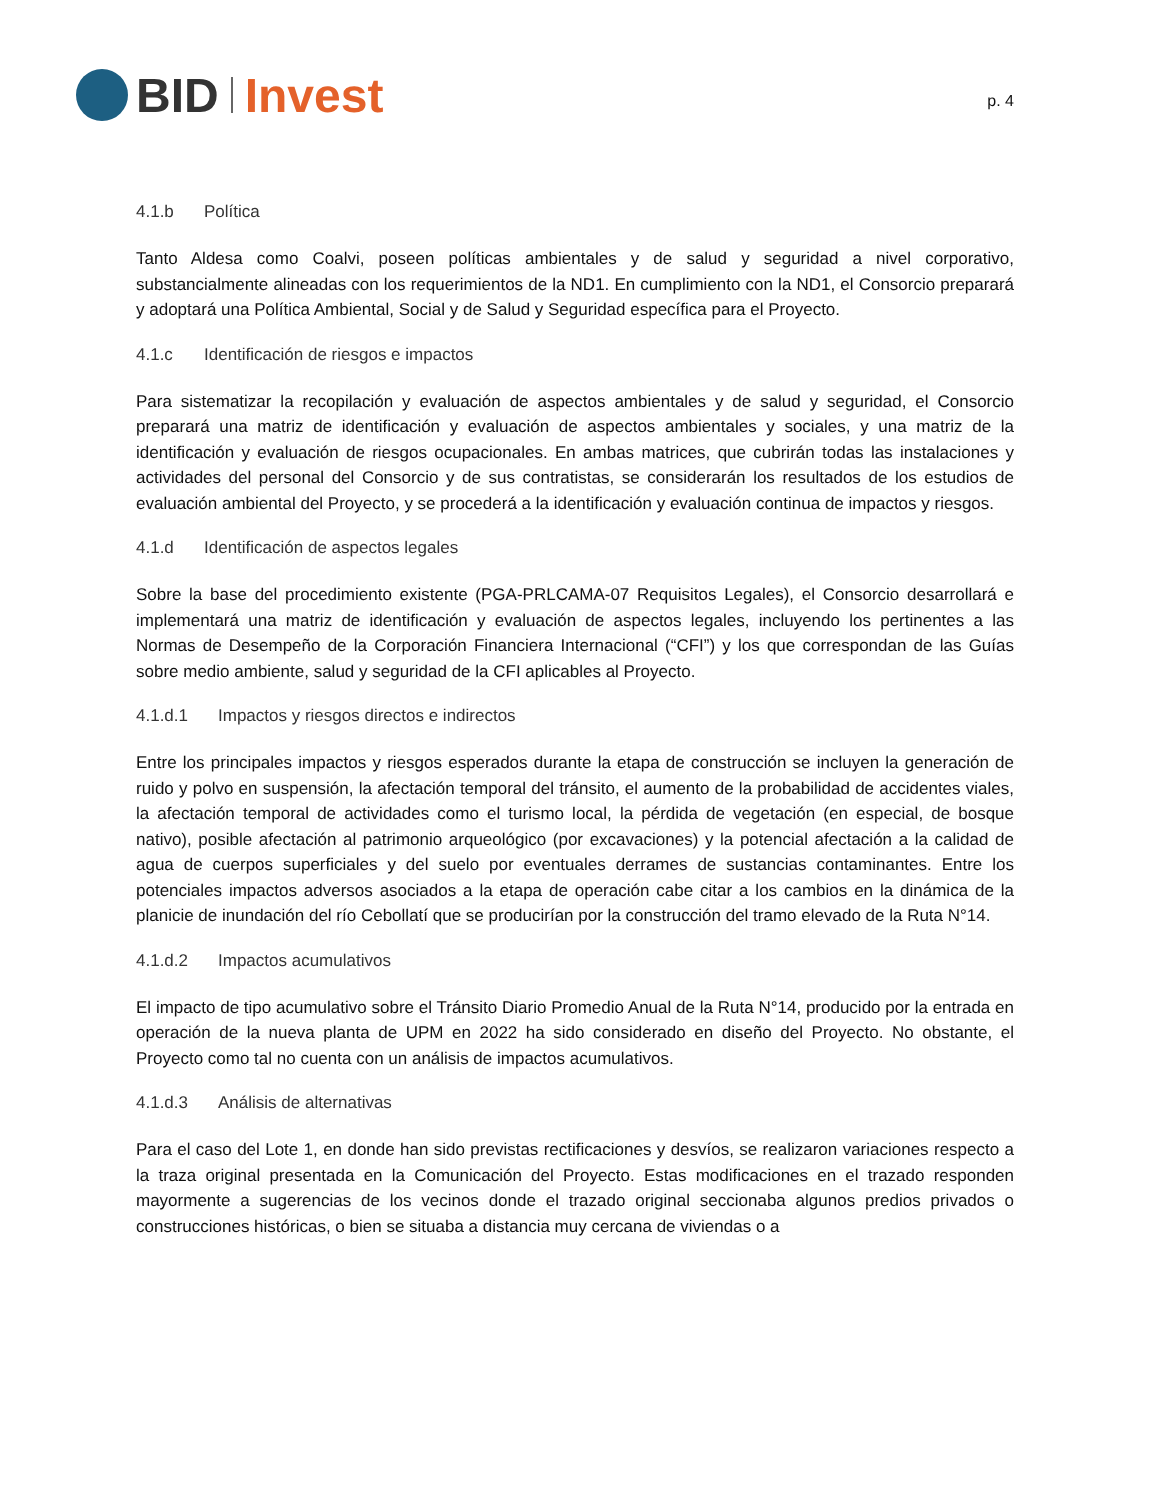BID Invest
p. 4
4.1.b Política
Tanto Aldesa como Coalvi, poseen políticas ambientales y de salud y seguridad a nivel corporativo, substancialmente alineadas con los requerimientos de la ND1. En cumplimiento con la ND1, el Consorcio preparará y adoptará una Política Ambiental, Social y de Salud y Seguridad específica para el Proyecto.
4.1.c Identificación de riesgos e impactos
Para sistematizar la recopilación y evaluación de aspectos ambientales y de salud y seguridad, el Consorcio preparará una matriz de identificación y evaluación de aspectos ambientales y sociales, y una matriz de la identificación y evaluación de riesgos ocupacionales. En ambas matrices, que cubrirán todas las instalaciones y actividades del personal del Consorcio y de sus contratistas, se considerarán los resultados de los estudios de evaluación ambiental del Proyecto, y se procederá a la identificación y evaluación continua de impactos y riesgos.
4.1.d Identificación de aspectos legales
Sobre la base del procedimiento existente (PGA-PRLCAMA-07 Requisitos Legales), el Consorcio desarrollará e implementará una matriz de identificación y evaluación de aspectos legales, incluyendo los pertinentes a las Normas de Desempeño de la Corporación Financiera Internacional (“CFI”) y los que correspondan de las Guías sobre medio ambiente, salud y seguridad de la CFI aplicables al Proyecto.
4.1.d.1 Impactos y riesgos directos e indirectos
Entre los principales impactos y riesgos esperados durante la etapa de construcción se incluyen la generación de ruido y polvo en suspensión, la afectación temporal del tránsito, el aumento de la probabilidad de accidentes viales, la afectación temporal de actividades como el turismo local, la pérdida de vegetación (en especial, de bosque nativo), posible afectación al patrimonio arqueológico (por excavaciones) y la potencial afectación a la calidad de agua de cuerpos superficiales y del suelo por eventuales derrames de sustancias contaminantes. Entre los potenciales impactos adversos asociados a la etapa de operación cabe citar a los cambios en la dinámica de la planicie de inundación del río Cebollatí que se producirían por la construcción del tramo elevado de la Ruta N°14.
4.1.d.2 Impactos acumulativos
El impacto de tipo acumulativo sobre el Tránsito Diario Promedio Anual de la Ruta N°14, producido por la entrada en operación de la nueva planta de UPM en 2022 ha sido considerado en diseño del Proyecto. No obstante, el Proyecto como tal no cuenta con un análisis de impactos acumulativos.
4.1.d.3 Análisis de alternativas
Para el caso del Lote 1, en donde han sido previstas rectificaciones y desvíos, se realizaron variaciones respecto a la traza original presentada en la Comunicación del Proyecto. Estas modificaciones en el trazado responden mayormente a sugerencias de los vecinos donde el trazado original seccionaba algunos predios privados o construcciones históricas, o bien se situaba a distancia muy cercana de viviendas o a